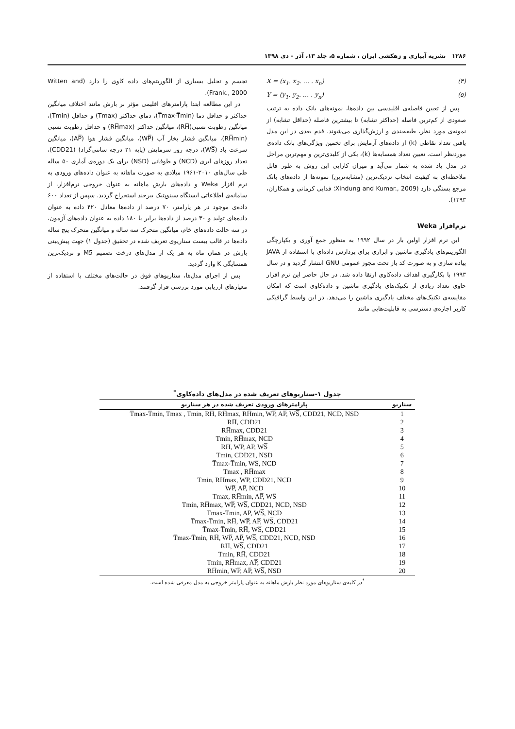۱۲۸۶ نشریه آبیاری و زهکشی ایران ، شماره ۵، جلد ۱۳، آذر - دی ۱۳۹۸
X = (x<sub>1</sub>. x<sub>2</sub>. … . x<sub>n</sub>) (۴)
Y = (y<sub>1</sub>. y<sub>2</sub>. … . y<sub>n</sub>) (۵)
پس از تعیین فاصله‌ی اقلیدسی بین داده‌ها، نمونه‌های بانک داده به ترتیب صعودی از کم‌ترین فاصله (حداکثر تشابه) تا بیشترین فاصله (حداقل تشابه) از نمونه‌ی مورد نظر، طبقه‌بندی و ارزش‌گذاری می‌شوند. قدم بعدی در این مدل یافتن تعداد نقاطی (k) از داده‌های آزمایش برای تخمین ویژگی‌های بانک داده‌ی موردنظر است. تعیین تعداد همسایه‌ها (k)، یکی از کلیدی‌ترین و مهم‌ترین مراحل در مدل یاد شده به شمار می‌آید و میزان کارایی این روش به طور قابل ملاحظه‌ای به کیفیت انتخاب نزدیک‌ترین (مشابه‌ترین) نمونه‌ها از داده‌های بانک مرجع بستگی دارد (Xindung and Kumar., 2009؛ فدایی کرمانی و همکاران، ۱۳۹۳).
نرم‌افزار Weka
این نرم افزار اولین بار در سال ۱۹۹۲ به منظور جمع آوری و یکپارچگی الگوریتم‌های یادگیری ماشین و ابزاری برای پردازش داده‌ای با استفاده از JAVA پیاده سازی و به صورت کد باز تحت مجوز عمومی GNU انتشار گردید و در سال ۱۹۹۳ با بکارگیری اهداف داده‌کاوی ارتقا داده شد. در حال حاضر این نرم افزار حاوی تعداد زیادی از تکنیک‌های یادگیری ماشین و داده‌کاوی است که امکان مقایسه‌ی تکنیک‌های مختلف یادگیری ماشین را می‌دهد. در این واسط گرافیکی کاربر اجازه‌ی دسترسی به قابلیت‌هایی مانند
تجسم و تحلیل بسیاری از الگوریتم‌های داده کاوی را دارد (Witten and Frank., 2000).
در این مطالعه ابتدا پارامترهای اقلیمی مؤثر بر بارش مانند اختلاف میانگین حداکثر و حداقل دما (T̅max-T̅min)، دمای حداکثر (Tmax) و حداقل (Tmin)، میانگین رطوبت نسبی(RH̅)، میانگین حداکثر (RH̅max) و حداقل رطوبت نسبی (RH̅min)، میانگین فشار بخار آب (WP̅)، میانگین فشار هوا (AP̅)، میانگین سرعت باد (WS̅)، درجه روز سرمایش (پایه ۲۱ درجه سانتی‌گراد) (CDD21)، تعداد روزهای ابری (NCD) و طوفانی (NSD) برای یک دوره‌ی آماری ۵۰ ساله طی سال‌های ۲۰۱۰-۱۹۶۱ میلادی به صورت ماهانه به عنوان داده‌های ورودی به نرم افزار Weka و داده‌های بارش ماهانه به عنوان خروجی نرم‌افزار، از سامانه‌ی اطلاعاتی ایستگاه سینوپتیک بیرجند استخراج گردید. سپس از تعداد ۶۰۰ داده‌ی موجود در هر پارامتر، ۷۰ درصد از داده‌ها معادل ۴۲۰ داده به عنوان داده‌های تولید و ۳۰ درصد از داده‌ها برابر با ۱۸۰ داده به عنوان داده‌های آزمون، در سه حالت داده‌های خام، میانگین متحرک سه ساله و میانگین متحرک پنج ساله داده‌ها در قالب بیست سناریوی تعریف شده در تحقیق (جدول ۱) جهت پیش‌بینی بارش در همان ماه به هر یک از مدل‌های درخت تصمیم M5 و نزدیک‌ترین همسایگی K وارد گردید.
پس از اجرای مدل‌ها، سناریوهای فوق در حالت‌های مختلف با استفاده از معیارهای ارزیابی مورد بررسی قرار گرفتند.
جدول ۱-سناریوهای تعریف شده در مدل‌های داده‌کاوی<sup>*</sup>
| سناریو | پارامترهای ورودی تعریف شده در هر سناریو |
| --- | --- |
| 1 | T̅max-T̅min, Tmax , Tmin, RH̅, RH̅max, RH̅min, WP̅, AP̅, WS̅, CDD21, NCD, NSD |
| 2 | RH̅, CDD21 |
| 3 | RH̅max, CDD21 |
| 4 | Tmin, RH̅max, NCD |
| 5 | RH̅, WP̅, AP̅, WS̅ |
| 6 | Tmin, CDD21, NSD |
| 7 | T̅max-T̅min, WS̅, NCD |
| 8 | Tmax , RH̅max |
| 9 | Tmin, RH̅max, WP̅, CDD21, NCD |
| 10 | WP̅, AP̅, NCD |
| 11 | Tmax, RH̅min, AP̅, WS̅ |
| 12 | Tmin, RH̅max, WP̅, WS̅, CDD21, NCD, NSD |
| 13 | T̅max-T̅min, AP̅, WS̅, NCD |
| 14 | T̅max-T̅min, RH̅, WP̅, AP̅, WS̅, CDD21 |
| 15 | T̅max-T̅min, RH̅, WS̅, CDD21 |
| 16 | T̅max-T̅min, RH̅, WP̅, AP̅, WS̅, CDD21, NCD, NSD |
| 17 | RH̅, WS̅, CDD21 |
| 18 | Tmin, RH̅, CDD21 |
| 19 | Tmin, RH̅max, AP̅, CDD21 |
| 20 | RH̅min, WP̅, AP̅, WS̅, NSD |
<sup>*</sup> در کلیه‌ی سناریوهای مورد نظر بارش ماهانه به عنوان پارامتر خروجی به مدل معرفی شده است.